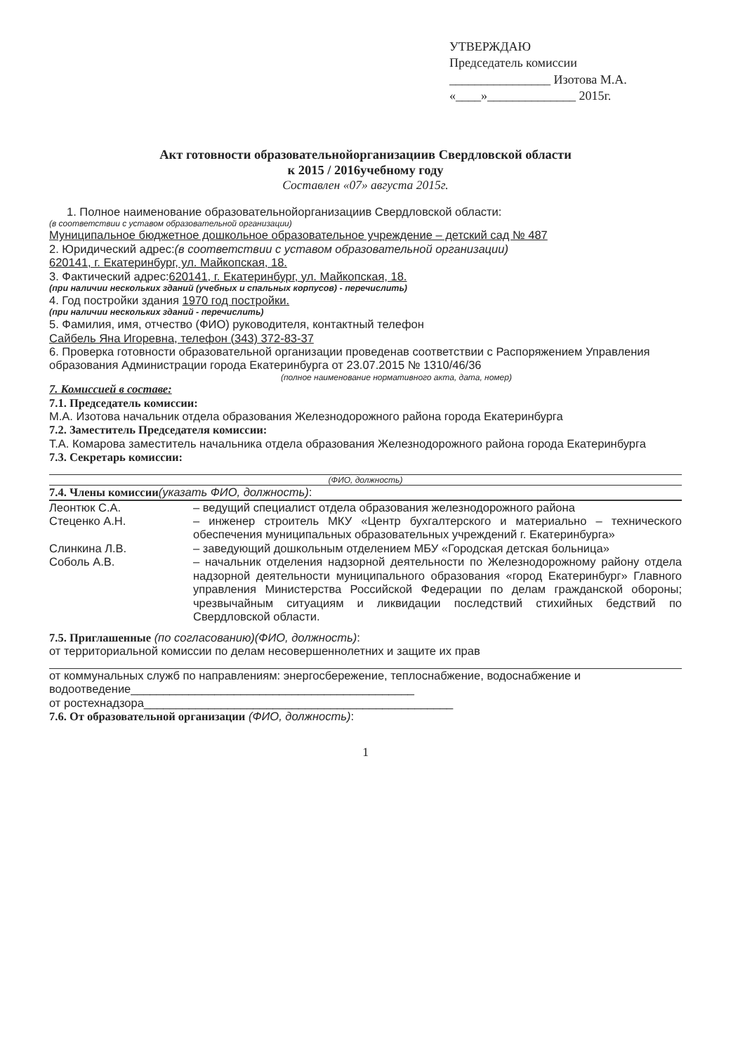УТВЕРЖДАЮ
Председатель комиссии
________________ Изотова М.А.
«____»______________ 2015г.
Акт готовности образовательнойорганизациив Свердловской области
к 2015 / 2016учебному году
Составлен «07» августа 2015г.
1. Полное наименование образовательнойорганизациив Свердловской области:
(в соответствии с уставом образовательной организации)
Муниципальное бюджетное дошкольное образовательное учреждение – детский сад № 487
2. Юридический адрес:(в соответствии с уставом образовательной организации)
620141, г. Екатеринбург, ул. Майкопская, 18.
3. Фактический адрес:620141, г. Екатеринбург, ул. Майкопская, 18.
(при наличии нескольких зданий (учебных и спальных корпусов) - перечислить)
4. Год постройки здания 1970 год постройки.
(при наличии нескольких зданий - перечислить)
5. Фамилия, имя, отчество (ФИО) руководителя, контактный телефон
Сайбель Яна Игоревна, телефон (343) 372-83-37
6. Проверка готовности образовательной организации проведенав соответствии с Распоряжением Управления образования Администрации города Екатеринбурга от 23.07.2015 № 1310/46/36
(полное наименование нормативного акта, дата, номер)
7. Комиссией в составе:
7.1. Председатель комиссии:
М.А. Изотова начальник отдела образования Железнодорожного района города Екатеринбурга
7.2. Заместитель Председателя комиссии:
Т.А. Комарова заместитель начальника отдела образования Железнодорожного района города Екатеринбурга
7.3. Секретарь комиссии:
(ФИО, должность)
7.4. Члены комиссии(указать ФИО, должность):
Леонтюк С.А. – ведущий специалист отдела образования железнодорожного района
Стеценко А.Н. – инженер строитель МКУ «Центр бухгалтерского и материально – технического обеспечения муниципальных образовательных учреждений г. Екатеринбурга»
Слинкина Л.В. – заведующий дошкольным отделением МБУ «Городская детская больница»
Соболь А.В. – начальник отделения надзорной деятельности по Железнодорожному району отдела надзорной деятельности муниципального образования «город Екатеринбург» Главного управления Министерства Российской Федерации по делам гражданской обороны; чрезвычайным ситуациям и ликвидации последствий стихийных бедствий по Свердловской области.
7.5. Приглашенные (по согласованию)(ФИО, должность):
от территориальной комиссии по делам несовершеннолетних и защите их прав
от коммунальных служб по направлениям: энергосбережение, теплоснабжение, водоснабжение и водоотведение____________________________________________
от ростехнадзора________________________________________________
7.6. От образовательной организации (ФИО, должность):
1